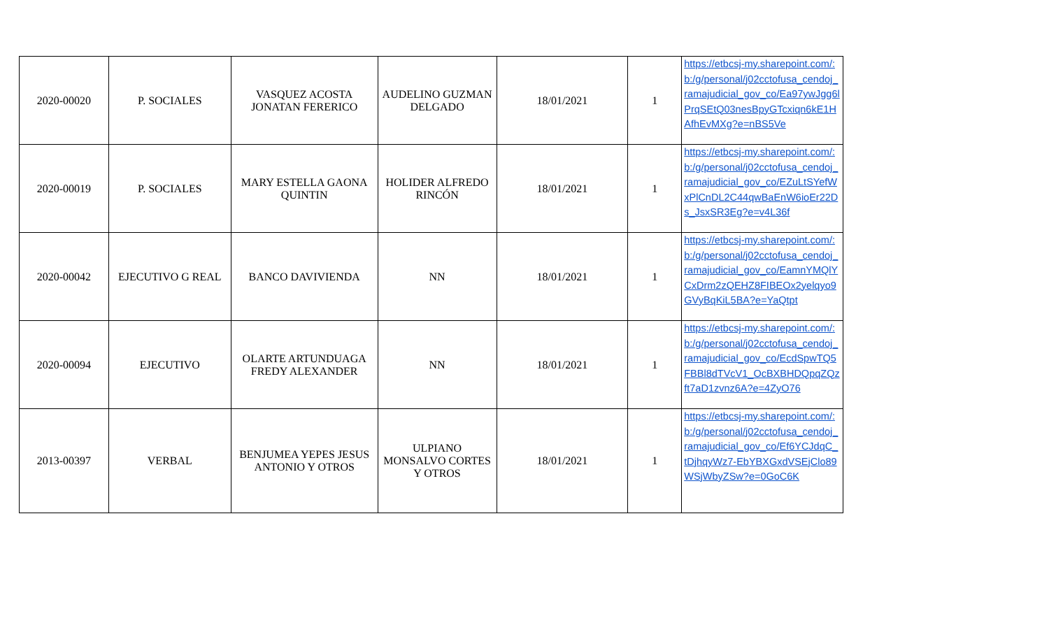| 2020-00020 | P. SOCIALES | VASQUEZ ACOSTA JONATAN FERERICO | AUDELINO GUZMAN DELGADO | 18/01/2021 | 1 | https://etbcsj-my.sharepoint.com/:b:/g/personal/j02cctofusa_cendoj_ramajudicial_gov_co/Ea97ywJgg6lPrqSEtQ03nesBpyGTcxiqn6kE1HAfhEvMXg?e=nBS5Ve |
| 2020-00019 | P. SOCIALES | MARY ESTELLA GAONA QUINTIN | HOLIDER ALFREDO RINCÓN | 18/01/2021 | 1 | https://etbcsj-my.sharepoint.com/:b:/g/personal/j02cctofusa_cendoj_ramajudicial_gov_co/EZuLtSYefWxPlCnDL2C44qwBaEnW6ioEr22Ds_JsxSR3Eg?e=v4L36f |
| 2020-00042 | EJECUTIVO G REAL | BANCO DAVIVIENDA | NN | 18/01/2021 | 1 | https://etbcsj-my.sharepoint.com/:b:/g/personal/j02cctofusa_cendoj_ramajudicial_gov_co/EamnYMQlYCxDrm2zQEHZ8FIBEOx2yelqyo9GVyBqKiL5BA?e=YaQtpt |
| 2020-00094 | EJECUTIVO | OLARTE ARTUNDUAGA FREDY ALEXANDER | NN | 18/01/2021 | 1 | https://etbcsj-my.sharepoint.com/:b:/g/personal/j02cctofusa_cendoj_ramajudicial_gov_co/EcdSpwTQ5FBBl8dTVcV1_OcBXBHDQpqZQzft7aD1zvnz6A?e=4ZyO76 |
| 2013-00397 | VERBAL | BENJUMEA YEPES JESUS ANTONIO Y OTROS | ULPIANO MONSALVO CORTES Y OTROS | 18/01/2021 | 1 | https://etbcsj-my.sharepoint.com/:b:/g/personal/j02cctofusa_cendoj_ramajudicial_gov_co/Ef6YCJdqC_tDjhqyWz7-EbYBXGxdVSEjClo89WSjWbyZSw?e=0GoC6K |